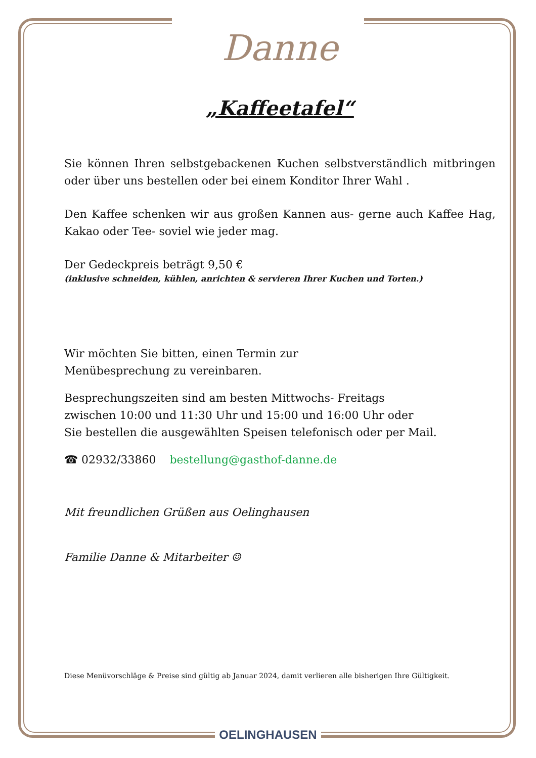Danne
„Kaffeetafel“
Sie können Ihren selbstgebackenen Kuchen selbstverständlich mitbringen oder über uns bestellen oder bei einem Konditor Ihrer Wahl .
Den Kaffee schenken wir aus großen Kannen aus- gerne auch Kaffee Hag, Kakao oder Tee- soviel wie jeder mag.
Der Gedeckpreis beträgt 9,50 €
(inklusive schneiden, kühlen, anrichten & servieren Ihrer Kuchen und Torten.)
Wir möchten Sie bitten, einen Termin zur
Menübesprechung zu vereinbaren.
Besprechungszeiten sind am besten Mittwochs- Freitags
zwischen 10:00 und 11:30 Uhr und 15:00 und 16:00 Uhr oder
Sie bestellen die ausgewählten Speisen telefonisch oder per Mail.
☎ 02932/33860 bestellung@gasthof-danne.de
Mit freundlichen Grüßen aus Oelinghausen
Familie Danne & Mitarbeiter ☺
Diese Menüvorschläge & Preise sind gültig ab Januar 2024, damit verlieren alle bisherigen Ihre Gültigkeit.
OELINGHAUSEN